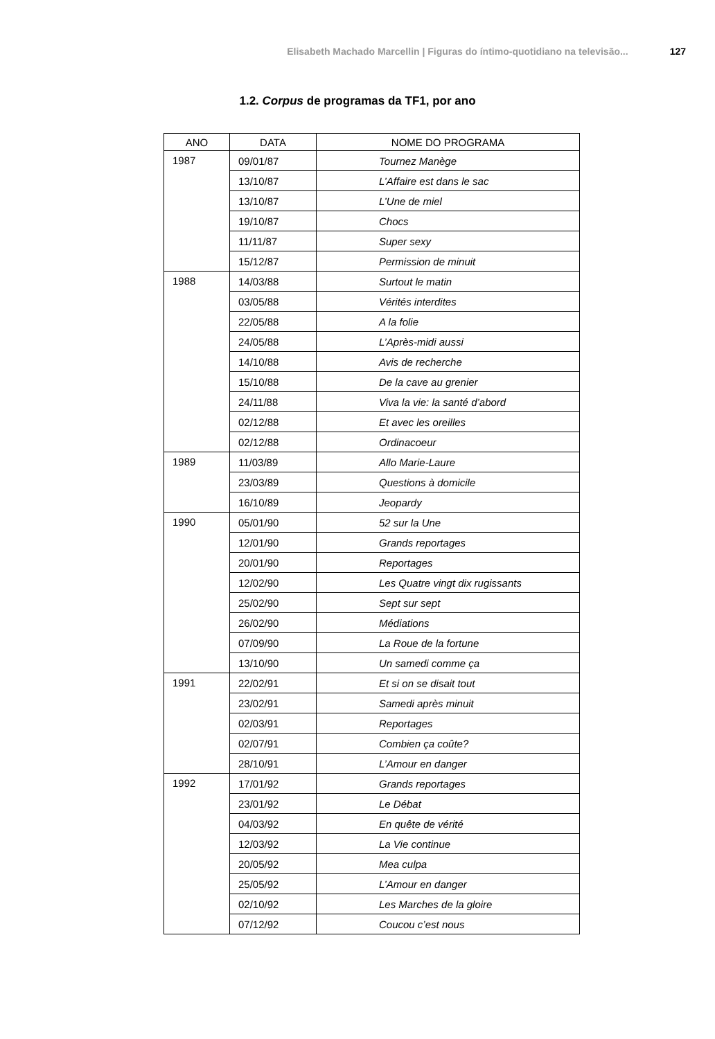Elisabeth Machado Marcellin | Figuras do íntimo-quotidiano na televisão... 127
1.2. Corpus de programas da TF1, por ano
| ANO | DATA | NOME DO PROGRAMA |
| --- | --- | --- |
| 1987 | 09/01/87 | Tournez Manège |
| | 13/10/87 | L’Affaire est dans le sac |
| | 13/10/87 | L’Une de miel |
| | 19/10/87 | Chocs |
| | 11/11/87 | Super sexy |
| | 15/12/87 | Permission de minuit |
| 1988 | 14/03/88 | Surtout le matin |
| | 03/05/88 | Vérités interdites |
| | 22/05/88 | A la folie |
| | 24/05/88 | L’Après-midi aussi |
| | 14/10/88 | Avis de recherche |
| | 15/10/88 | De la cave au grenier |
| | 24/11/88 | Viva la vie: la santé d’abord |
| | 02/12/88 | Et avec les oreilles |
| | 02/12/88 | Ordinacoeur |
| 1989 | 11/03/89 | Allo Marie-Laure |
| | 23/03/89 | Questions à domicile |
| | 16/10/89 | Jeopardy |
| 1990 | 05/01/90 | 52 sur la Une |
| | 12/01/90 | Grands reportages |
| | 20/01/90 | Reportages |
| | 12/02/90 | Les Quatre vingt dix rugissants |
| | 25/02/90 | Sept sur sept |
| | 26/02/90 | Médiations |
| | 07/09/90 | La Roue de la fortune |
| | 13/10/90 | Un samedi comme ça |
| 1991 | 22/02/91 | Et si on se disait tout |
| | 23/02/91 | Samedi après minuit |
| | 02/03/91 | Reportages |
| | 02/07/91 | Combien ça coûte? |
| | 28/10/91 | L’Amour en danger |
| 1992 | 17/01/92 | Grands reportages |
| | 23/01/92 | Le Débat |
| | 04/03/92 | En quête de vérité |
| | 12/03/92 | La Vie continue |
| | 20/05/92 | Mea culpa |
| | 25/05/92 | L’Amour en danger |
| | 02/10/92 | Les Marches de la gloire |
| | 07/12/92 | Coucou c’est nous |